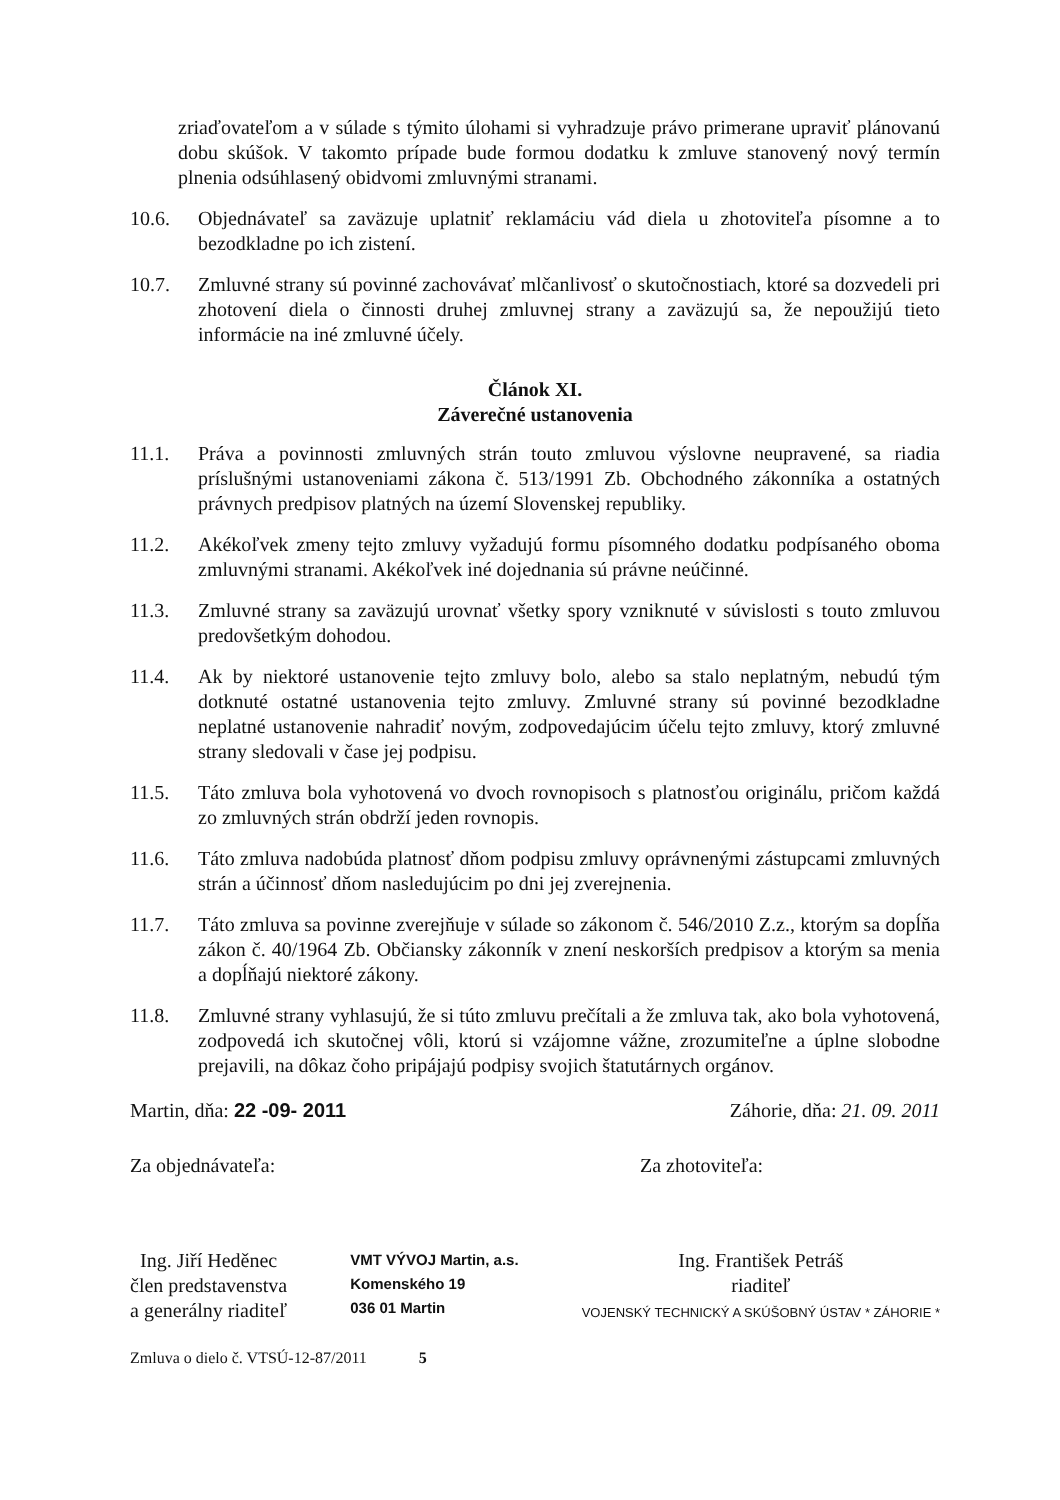zriaďovateľom a v súlade s týmito úlohami si vyhradzuje právo primerane upraviť plánovanú dobu skúšok. V takomto prípade bude formou dodatku k zmluve stanovený nový termín plnenia odsúhlasený obidvomi zmluvnými stranami.
10.6. Objednávateľ sa zaväzuje uplatniť reklamáciu vád diela u zhotoviteľa písomne a to bezodkladne po ich zistení.
10.7. Zmluvné strany sú povinné zachovávať mlčanlivosť o skutočnostiach, ktoré sa dozvedeli pri zhotovení diela o činnosti druhej zmluvnej strany a zaväzujú sa, že nepoužijú tieto informácie na iné zmluvné účely.
Článok XI.
Záverečné ustanovenia
11.1. Práva a povinnosti zmluvných strán touto zmluvou výslovne neupravené, sa riadia príslušnými ustanoveniami zákona č. 513/1991 Zb. Obchodného zákonníka a ostatných právnych predpisov platných na území Slovenskej republiky.
11.2. Akékoľvek zmeny tejto zmluvy vyžadujú formu písomného dodatku podpísaného oboma zmluvnými stranami. Akékoľvek iné dojednania sú právne neúčinné.
11.3. Zmluvné strany sa zaväzujú urovnať všetky spory vzniknuté v súvislosti s touto zmluvou predovšetkým dohodou.
11.4. Ak by niektoré ustanovenie tejto zmluvy bolo, alebo sa stalo neplatným, nebudú tým dotknuté ostatné ustanovenia tejto zmluvy. Zmluvné strany sú povinné bezodkladne neplatné ustanovenie nahradiť novým, zodpovedajúcim účelu tejto zmluvy, ktorý zmluvné strany sledovali v čase jej podpisu.
11.5. Táto zmluva bola vyhotovená vo dvoch rovnopisoch s platnosťou originálu, pričom každá zo zmluvných strán obdrží jeden rovnopis.
11.6. Táto zmluva nadobúda platnosť dňom podpisu zmluvy oprávnenými zástupcami zmluvných strán a účinnosť dňom nasledujúcim po dni jej zverejnenia.
11.7. Táto zmluva sa povinne zverejňuje v súlade so zákonom č. 546/2010 Z.z., ktorým sa dopĺňa zákon č. 40/1964 Zb. Občiansky zákonník v znení neskorších predpisov a ktorým sa menia a dopĺňajú niektoré zákony.
11.8. Zmluvné strany vyhlasujú, že si túto zmluvu prečítali a že zmluva tak, ako bola vyhotovená, zodpovedá ich skutočnej vôli, ktorú si vzájomne vážne, zrozumiteľne a úplne slobodne prejavili, na dôkaz čoho pripájajú podpisy svojich štatutárnych orgánov.
Martin, dňa: 22 -09- 2011 Záhorie, dňa: 21. 09. 2011
Za objednávateľa: Za zhotoviteľa:
Ing. Jiří Heděnec
člen predstavenstva
a generálny riaditeľ
VMT VÝVOJ Martin, a.s.
Komenského 19
036 01 Martin
Ing. František Petráš
riaditeľ
VOJENSKÝ TECHNICKÝ A SKÚŠOBNÝ ÚSTAV * ZÁHORIE *
Zmluva o dielo č. VTSÚ-12-87/2011 5